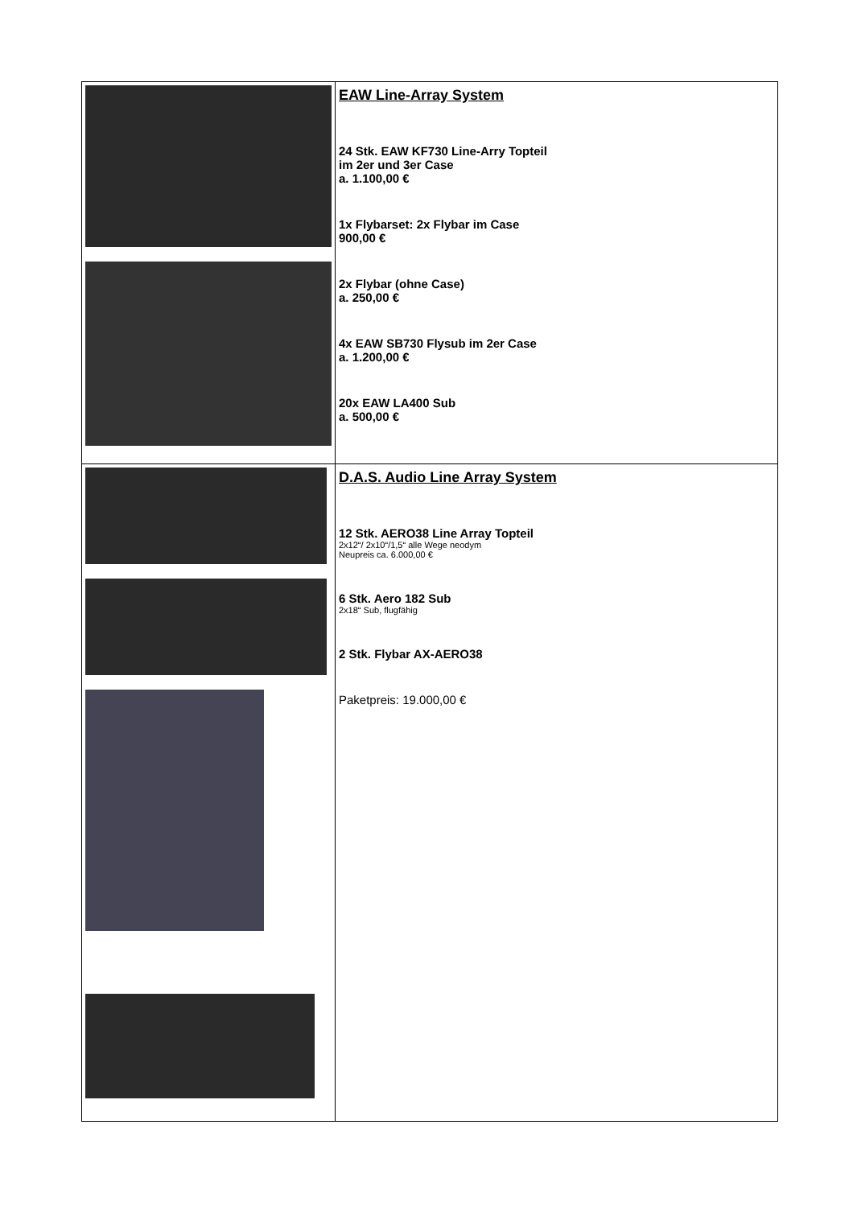| | EAW Line-Array System 24 Stk. EAW KF730 Line-Arry Topteil im 2er und 3er Case a. 1.100,00 € 1x Flybarset: 2x Flybar im Case 900,00 € 2x Flybar (ohne Case) a. 250,00 € 4x EAW SB730 Flysub im 2er Case a. 1.200,00 € 20x EAW LA400 Sub a. 500,00 € |
| | D.A.S. Audio Line Array System 12 Stk. AERO38 Line Array Topteil 2x12“/ 2x10“/1,5“ alle Wege neodym Neupreis ca. 6.000,00 € 6 Stk. Aero 182 Sub 2x18“ Sub, flugfähig 2 Stk. Flybar AX-AERO38 Paketpreis: 19.000,00 € |